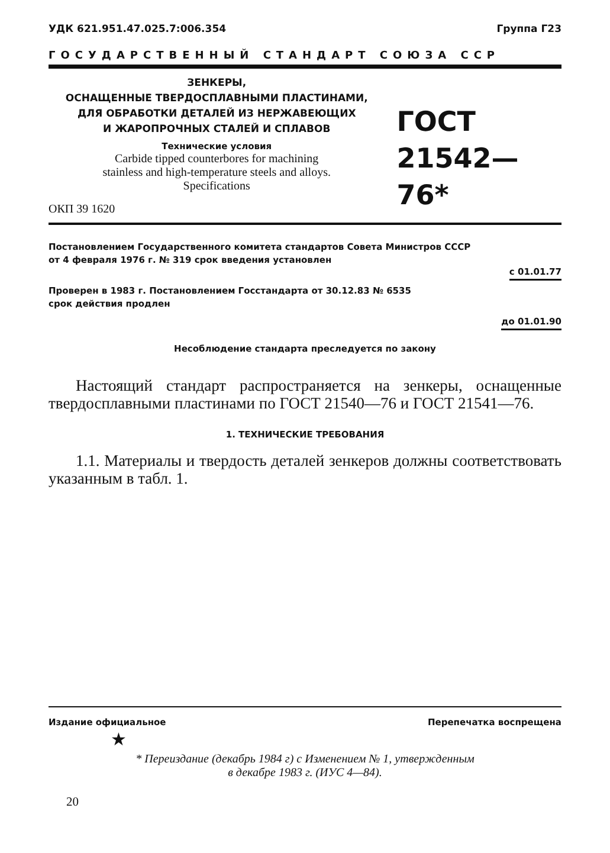УДК 621.951.47.025.7:006.354 Группа Г23
ГОСУДАРСТВЕННЫЙ СТАНДАРТ СОЮЗА ССР
ЗЕНКЕРЫ,
ОСНАЩЕННЫЕ ТВЕРДОСПЛАВНЫМИ ПЛАСТИНАМИ,
ДЛЯ ОБРАБОТКИ ДЕТАЛЕЙ ИЗ НЕРЖАВЕЮЩИХ
И ЖАРОПРОЧНЫХ СТАЛЕЙ И СПЛАВОВ
Технические условия
Carbide tipped counterbores for machining
stainless and high-temperature steels and alloys.
Specifications
ОКП 39 1620
ГОСТ
21542—76*
Постановлением Государственного комитета стандартов Совета Министров СССР
от 4 февраля 1976 г. № 319 срок введения установлен
с 01.01.77
Проверен в 1983 г. Постановлением Госстандарта от 30.12.83 № 6535
срок действия продлен
до 01.01.90
Несоблюдение стандарта преследуется по закону
Настоящий стандарт распространяется на зенкеры, оснащенные твердосплавными пластинами по ГОСТ 21540—76 и ГОСТ 21541—76.
1. ТЕХНИЧЕСКИЕ ТРЕБОВАНИЯ
1.1. Материалы и твердость деталей зенкеров должны соответствовать указанным в табл. 1.
Издание официальное Перепечатка воспрещена
★
* Переиздание (декабрь 1984 г) с Изменением № 1, утвержденным
в декабре 1983 г. (ИУС 4—84).
20